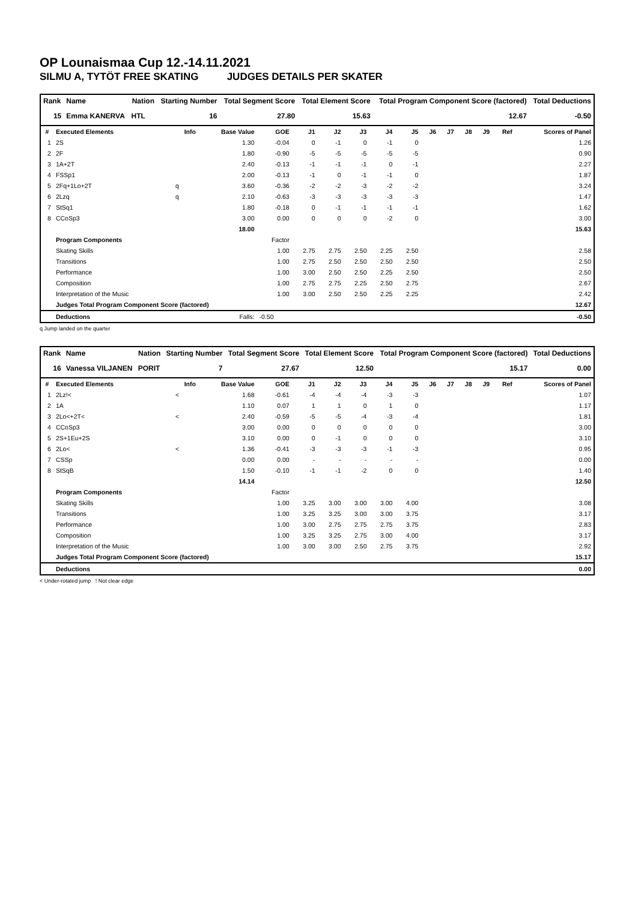OP Lounaismaa Cup 12.-14.11.2021
SILMU A, TYTÖT FREE SKATING JUDGES DETAILS PER SKATER
| Rank | Name | Nation | Starting Number | Total Segment Score | Total Element Score | Total Program Component Score (factored) | Total Deductions |
| --- | --- | --- | --- | --- | --- | --- | --- |
| 15 | Emma KANERVA | HTL | 16 | 27.80 | 15.63 | 12.67 | -0.50 |
| # | Executed Elements | Info | Base Value | GOE | J1 | J2 | J3 | J4 | J5 | J6 | J7 | J8 | J9 | Ref | Scores of Panel |
| --- | --- | --- | --- | --- | --- | --- | --- | --- | --- | --- | --- | --- | --- | --- | --- |
| 1 | 2S | | 1.30 | -0.04 | 0 | -1 | 0 | -1 | 0 | | | | | | 1.26 |
| 2 | 2F | | 1.80 | -0.90 | -5 | -5 | -5 | -5 | -5 | | | | | | 0.90 |
| 3 | 1A+2T | | 2.40 | -0.13 | -1 | -1 | -1 | 0 | -1 | | | | | | 2.27 |
| 4 | FSSp1 | | 2.00 | -0.13 | -1 | 0 | -1 | -1 | 0 | | | | | | 1.87 |
| 5 | 2Fq+1Lo+2T | q | 3.60 | -0.36 | -2 | -2 | -3 | -2 | -2 | | | | | | 3.24 |
| 6 | 2Lzq | q | 2.10 | -0.63 | -3 | -3 | -3 | -3 | -3 | | | | | | 1.47 |
| 7 | StSq1 | | 1.80 | -0.18 | 0 | -1 | -1 | -1 | -1 | | | | | | 1.62 |
| 8 | CCoSp3 | | 3.00 | 0.00 | 0 | 0 | 0 | -2 | 0 | | | | | | 3.00 |
| | | | 18.00 | | | | | | | | | | | | 15.63 |
| | Program Components | | | Factor | | | | | | | | | | | |
| | Skating Skills | | | 1.00 | 2.75 | 2.75 | 2.50 | 2.25 | 2.50 | | | | | | 2.58 |
| | Transitions | | | 1.00 | 2.75 | 2.50 | 2.50 | 2.50 | 2.50 | | | | | | 2.50 |
| | Performance | | | 1.00 | 3.00 | 2.50 | 2.50 | 2.25 | 2.50 | | | | | | 2.50 |
| | Composition | | | 1.00 | 2.75 | 2.75 | 2.25 | 2.50 | 2.75 | | | | | | 2.67 |
| | Interpretation of the Music | | | 1.00 | 3.00 | 2.50 | 2.50 | 2.25 | 2.25 | | | | | | 2.42 |
| | Judges Total Program Component Score (factored) | | | | | | | | | | | | | | 12.67 |
| | Deductions | Falls: | | -0.50 | | | | | | | | | | | -0.50 |
q Jump landed on the quarter
| Rank | Name | Nation | Starting Number | Total Segment Score | Total Element Score | Total Program Component Score (factored) | Total Deductions |
| --- | --- | --- | --- | --- | --- | --- | --- |
| 16 | Vanessa VILJANEN | PORIT | 7 | 27.67 | 12.50 | 15.17 | 0.00 |
| # | Executed Elements | Info | Base Value | GOE | J1 | J2 | J3 | J4 | J5 | J6 | J7 | J8 | J9 | Ref | Scores of Panel |
| --- | --- | --- | --- | --- | --- | --- | --- | --- | --- | --- | --- | --- | --- | --- | --- |
| 1 | 2Lz!< | < | 1.68 | -0.61 | -4 | -4 | -4 | -3 | -3 | | | | | | 1.07 |
| 2 | 1A | | 1.10 | 0.07 | 1 | 1 | 0 | 1 | 0 | | | | | | 1.17 |
| 3 | 2Lo<+2T< | < | 2.40 | -0.59 | -5 | -5 | -4 | -3 | -4 | | | | | | 1.81 |
| 4 | CCoSp3 | | 3.00 | 0.00 | 0 | 0 | 0 | 0 | 0 | | | | | | 3.00 |
| 5 | 2S+1Eu+2S | | 3.10 | 0.00 | 0 | -1 | 0 | 0 | 0 | | | | | | 3.10 |
| 6 | 2Lo< | < | 1.36 | -0.41 | -3 | -3 | -3 | -1 | -3 | | | | | | 0.95 |
| 7 | CSSp | | 0.00 | 0.00 | - | - | - | - | - | | | | | | 0.00 |
| 8 | StSqB | | 1.50 | -0.10 | -1 | -1 | -2 | 0 | 0 | | | | | | 1.40 |
| | | | 14.14 | | | | | | | | | | | | 12.50 |
| | Program Components | | | Factor | | | | | | | | | | | |
| | Skating Skills | | | 1.00 | 3.25 | 3.00 | 3.00 | 3.00 | 4.00 | | | | | | 3.08 |
| | Transitions | | | 1.00 | 3.25 | 3.25 | 3.00 | 3.00 | 3.75 | | | | | | 3.17 |
| | Performance | | | 1.00 | 3.00 | 2.75 | 2.75 | 2.75 | 3.75 | | | | | | 2.83 |
| | Composition | | | 1.00 | 3.25 | 3.25 | 2.75 | 3.00 | 4.00 | | | | | | 3.17 |
| | Interpretation of the Music | | | 1.00 | 3.00 | 3.00 | 2.50 | 2.75 | 3.75 | | | | | | 2.92 |
| | Judges Total Program Component Score (factored) | | | | | | | | | | | | | | 15.17 |
| | Deductions | | | | | | | | | | | | | | 0.00 |
< Under-rotated jump ! Not clear edge